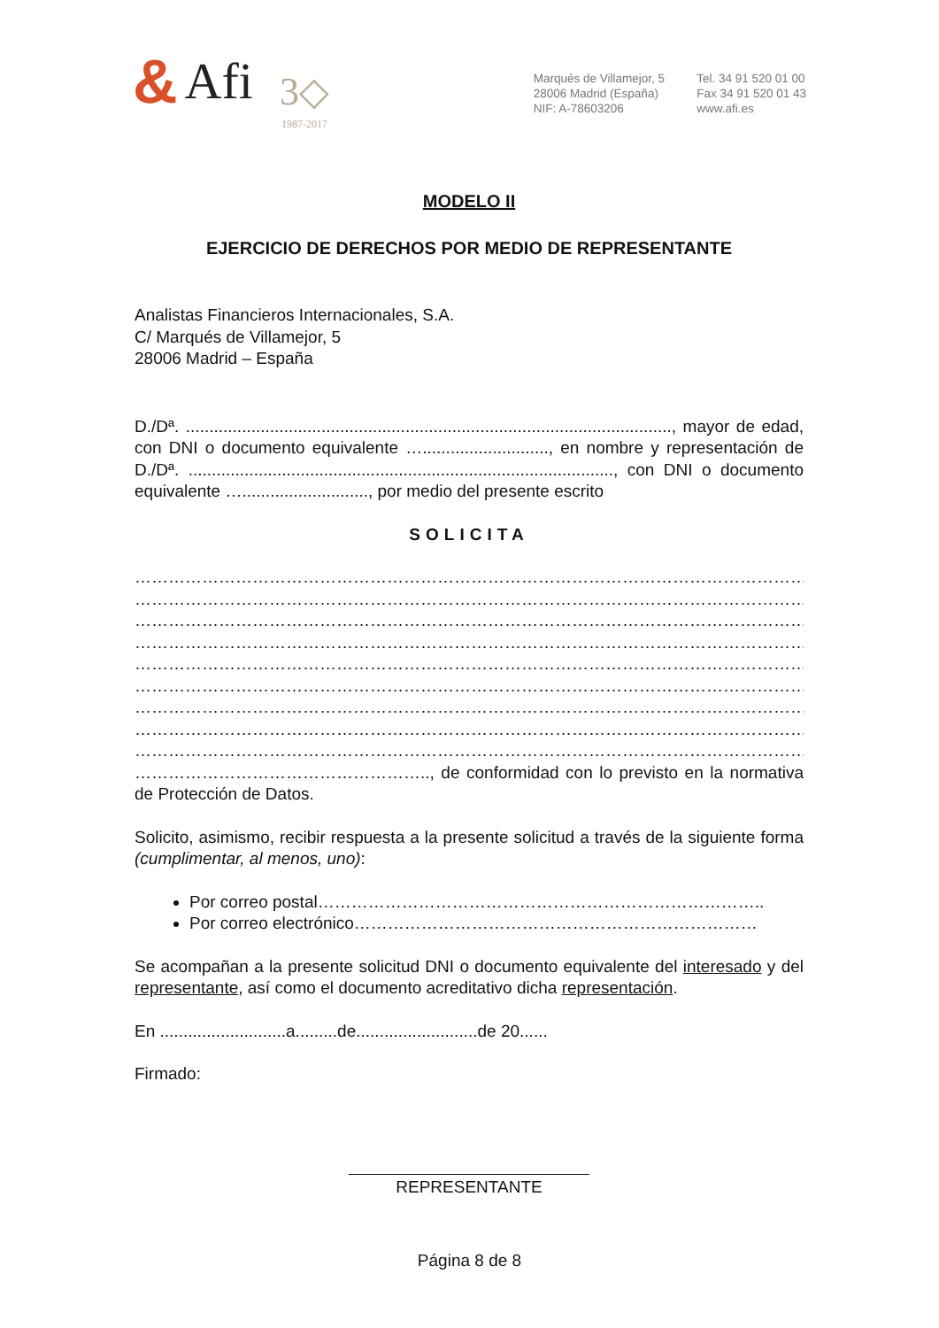& Afi
3◇
1987-2017
Marqués de Villamejor, 5
28006 Madrid (España)
NIF: A-78603206
Tel. 34 91 520 01 00
Fax 34 91 520 01 43
www.afi.es
MODELO II
EJERCICIO DE DERECHOS POR MEDIO DE REPRESENTANTE
Analistas Financieros Internacionales, S.A.
C/ Marqués de Villamejor, 5
28006 Madrid – España
D./Dª. ........................................................................................................, mayor de edad, con DNI o documento equivalente …..........................., en nombre y representación de D./Dª. ..........................................................................................., con DNI o documento equivalente …..........................., por medio del presente escrito
SOLICITA
…………………………………………………………………………………………………………………………
…………………………………………………………………………………………………………………………
…………………………………………………………………………………………………………………………
…………………………………………………………………………………………………………………………
…………………………………………………………………………………………………………………………
…………………………………………………………………………………………………………………………
…………………………………………………………………………………………………………………………
…………………………………………………………………………………………………………………………
…………………………………………………………………………………………………………………………
…………………………………………….., de conformidad con lo previsto en la normativa de Protección de Datos.
Solicito, asimismo, recibir respuesta a la presente solicitud a través de la siguiente forma (cumplimentar, al menos, uno):
Por correo postal……………………………………………………………………..
Por correo electrónico………………………………………………………………
Se acompañan a la presente solicitud DNI o documento equivalente del interesado y del representante, así como el documento acreditativo dicha representación.
En ...........................a.........de..........................de 20......
Firmado:
REPRESENTANTE
Página 8 de 8